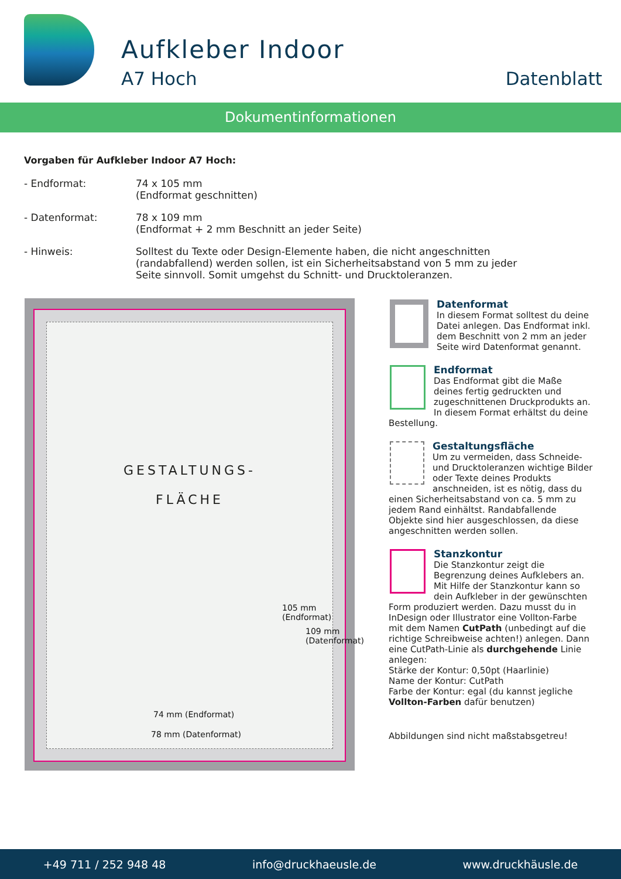Aufkleber Indoor
A7 Hoch Datenblatt
Dokumentinformationen
Vorgaben für Aufkleber Indoor A7 Hoch:
- Endformat: 74 x 105 mm
(Endformat geschnitten)
- Datenformat: 78 x 109 mm
(Endformat + 2 mm Beschnitt an jeder Seite)
- Hinweis: Solltest du Texte oder Design-Elemente haben, die nicht angeschnitten
(randabfallend) werden sollen, ist ein Sicherheitsabstand von 5 mm zu jeder
Seite sinnvoll. Somit umgehst du Schnitt- und Drucktoleranzen.
GESTALTUNGS-
FLÄCHE
74 mm (Endformat)
78 mm (Datenformat)
105 mm (Endformat)
109 mm (Datenformat)
Datenformat
In diesem Format solltest du deine Datei anlegen. Das Endformat inkl. dem Beschnitt von 2 mm an jeder Seite wird Datenformat genannt.
Endformat
Das Endformat gibt die Maße deines fertig gedruckten und zugeschnittenen Druckprodukts an. In diesem Format erhältst du deine Bestellung.
Gestaltungsfläche
Um zu vermeiden, dass Schneide- und Drucktoleranzen wichtige Bilder oder Texte deines Produkts anschneiden, ist es nötig, dass du einen Sicherheitsabstand von ca. 5 mm zu jedem Rand einhältst. Randabfallende Objekte sind hier ausgeschlossen, da diese angeschnitten werden sollen.
Stanzkontur
Die Stanzkontur zeigt die Begrenzung deines Aufklebers an. Mit Hilfe der Stanzkontur kann so dein Aufkleber in der gewünschten Form produziert werden. Dazu musst du in InDesign oder Illustrator eine Vollton-Farbe mit dem Namen CutPath (unbedingt auf die richtige Schreibweise achten!) anlegen. Dann eine CutPath-Linie als durchgehende Linie anlegen:
Stärke der Kontur: 0,50pt (Haarlinie)
Name der Kontur: CutPath
Farbe der Kontur: egal (du kannst jegliche Vollton-Farben dafür benutzen)
Abbildungen sind nicht maßstabsgetreu!
+49 711 / 252 948 48 info@druckhaeusle.de www.druckhäusle.de